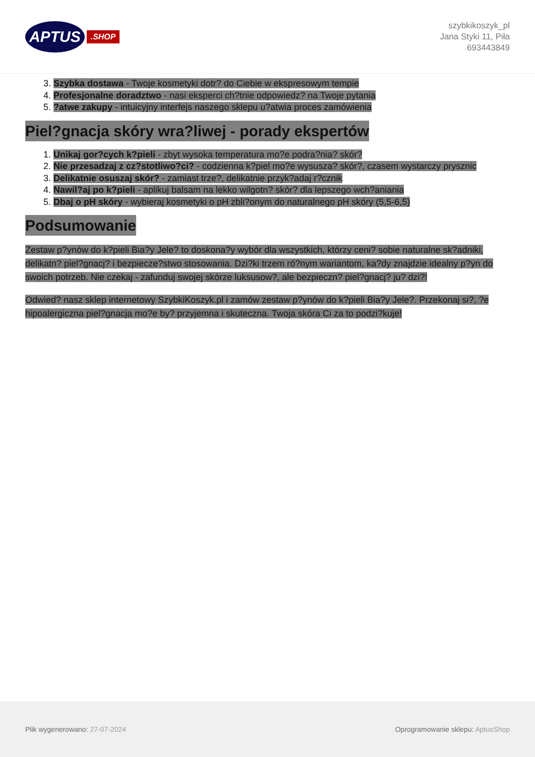APTUS.SHOP
szybkikoszyk_pl
Jana Styki 11, Piła
693443849
3. Szybka dostawa - Twoje kosmetyki dotr? do Ciebie w ekspresowym tempie
4. Profesjonalne doradztwo - nasi eksperci ch?tnie odpowiedz? na Twoje pytania
5. ?atwe zakupy - intuicyjny interfejs naszego sklepu u?atwia proces zamówienia
Piel?gnacja skóry wra?liwej - porady ekspertów
1. Unikaj gor?cych k?pieli - zbyt wysoka temperatura mo?e podra?nia? skór?
2. Nie przesadzaj z cz?stotliwo?ci? - codzienna k?piel mo?e wysusza? skór?, czasem wystarczy prysznic
3. Delikatnie osuszaj skór? - zamiast trze?, delikatnie przyk?adaj r?cznik
4. Nawil?aj po k?pieli - aplikuj balsam na lekko wilgotn? skór? dla lepszego wch?aniania
5. Dbaj o pH skóry - wybieraj kosmetyki o pH zbli?onym do naturalnego pH skóry (5,5-6,5)
Podsumowanie
Zestaw p?ynów do k?pieli Bia?y Jele? to doskona?y wybór dla wszystkich, którzy ceni? sobie naturalne sk?adniki, delikatn? piel?gnacj? i bezpiecze?stwo stosowania. Dzi?ki trzem ró?nym wariantom, ka?dy znajdzie idealny p?yn do swoich potrzeb. Nie czekaj - zafunduj swojej skórze luksusow?, ale bezpieczn? piel?gnacj? ju? dzi?!
Odwied? nasz sklep internetowy SzybkiKoszyk.pl i zamów zestaw p?ynów do k?pieli Bia?y Jele?. Przekonaj si?, ?e hipoalergiczna piel?gnacja mo?e by? przyjemna i skuteczna. Twoja skóra Ci za to podzi?kuje!
Plik wygenerowano: 27-07-2024
Oprogramowanie sklepu: AptusShop